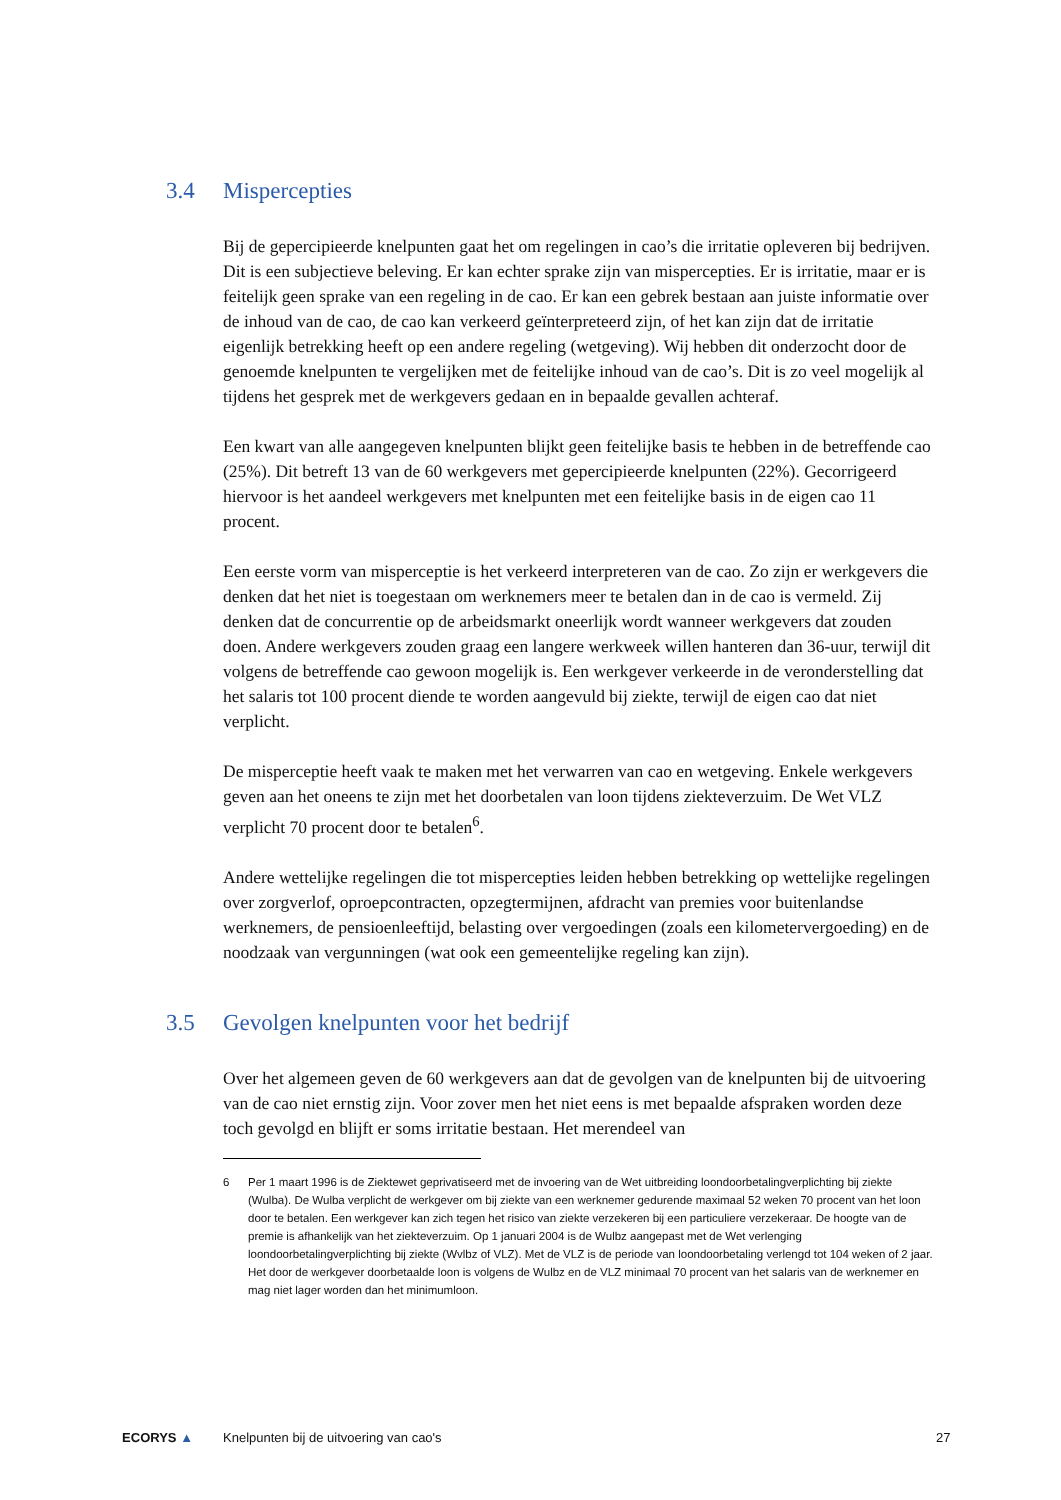3.4 Mispercepties
Bij de gepercipieerde knelpunten gaat het om regelingen in cao’s die irritatie opleveren bij bedrijven. Dit is een subjectieve beleving. Er kan echter sprake zijn van mispercepties. Er is irritatie, maar er is feitelijk geen sprake van een regeling in de cao. Er kan een gebrek bestaan aan juiste informatie over de inhoud van de cao, de cao kan verkeerd geïnterpreteerd zijn, of het kan zijn dat de irritatie eigenlijk betrekking heeft op een andere regeling (wetgeving). Wij hebben dit onderzocht door de genoemde knelpunten te vergelijken met de feitelijke inhoud van de cao’s. Dit is zo veel mogelijk al tijdens het gesprek met de werkgevers gedaan en in bepaalde gevallen achteraf.
Een kwart van alle aangegeven knelpunten blijkt geen feitelijke basis te hebben in de betreffende cao (25%). Dit betreft 13 van de 60 werkgevers met gepercipieerde knelpunten (22%). Gecorrigeerd hiervoor is het aandeel werkgevers met knelpunten met een feitelijke basis in de eigen cao 11 procent.
Een eerste vorm van misperceptie is het verkeerd interpreteren van de cao. Zo zijn er werkgevers die denken dat het niet is toegestaan om werknemers meer te betalen dan in de cao is vermeld. Zij denken dat de concurrentie op de arbeidsmarkt oneerlijk wordt wanneer werkgevers dat zouden doen. Andere werkgevers zouden graag een langere werkweek willen hanteren dan 36-uur, terwijl dit volgens de betreffende cao gewoon mogelijk is. Een werkgever verkeerde in de veronderstelling dat het salaris tot 100 procent diende te worden aangevuld bij ziekte, terwijl de eigen cao dat niet verplicht.
De misperceptie heeft vaak te maken met het verwarren van cao en wetgeving. Enkele werkgevers geven aan het oneens te zijn met het doorbetalen van loon tijdens ziekteverzuim. De Wet VLZ verplicht 70 procent door te betalen<sup>6</sup>.
Andere wettelijke regelingen die tot mispercepties leiden hebben betrekking op wettelijke regelingen over zorgverlof, oproepcontracten, opzegtermijnen, afdracht van premies voor buitenlandse werknemers, de pensioenleeftijd, belasting over vergoedingen (zoals een kilometervergoeding) en de noodzaak van vergunningen (wat ook een gemeentelijke regeling kan zijn).
3.5 Gevolgen knelpunten voor het bedrijf
Over het algemeen geven de 60 werkgevers aan dat de gevolgen van de knelpunten bij de uitvoering van de cao niet ernstig zijn. Voor zover men het niet eens is met bepaalde afspraken worden deze toch gevolgd en blijft er soms irritatie bestaan. Het merendeel van
6 Per 1 maart 1996 is de Ziektewet geprivatiseerd met de invoering van de Wet uitbreiding loondoorbetalingverplichting bij ziekte (Wulba). De Wulba verplicht de werkgever om bij ziekte van een werknemer gedurende maximaal 52 weken 70 procent van het loon door te betalen. Een werkgever kan zich tegen het risico van ziekte verzekeren bij een particuliere verzekeraar. De hoogte van de premie is afhankelijk van het ziekteverzuim. Op 1 januari 2004 is de Wulbz aangepast met de Wet verlenging loondoorbetalingverplichting bij ziekte (Wvlbz of VLZ). Met de VLZ is de periode van loondoorbetaling verlengd tot 104 weken of 2 jaar. Het door de werkgever doorbetaalde loon is volgens de Wulbz en de VLZ minimaal 70 procent van het salaris van de werknemer en mag niet lager worden dan het minimumloon.
ECORYS ▲
Knelpunten bij de uitvoering van cao's
27